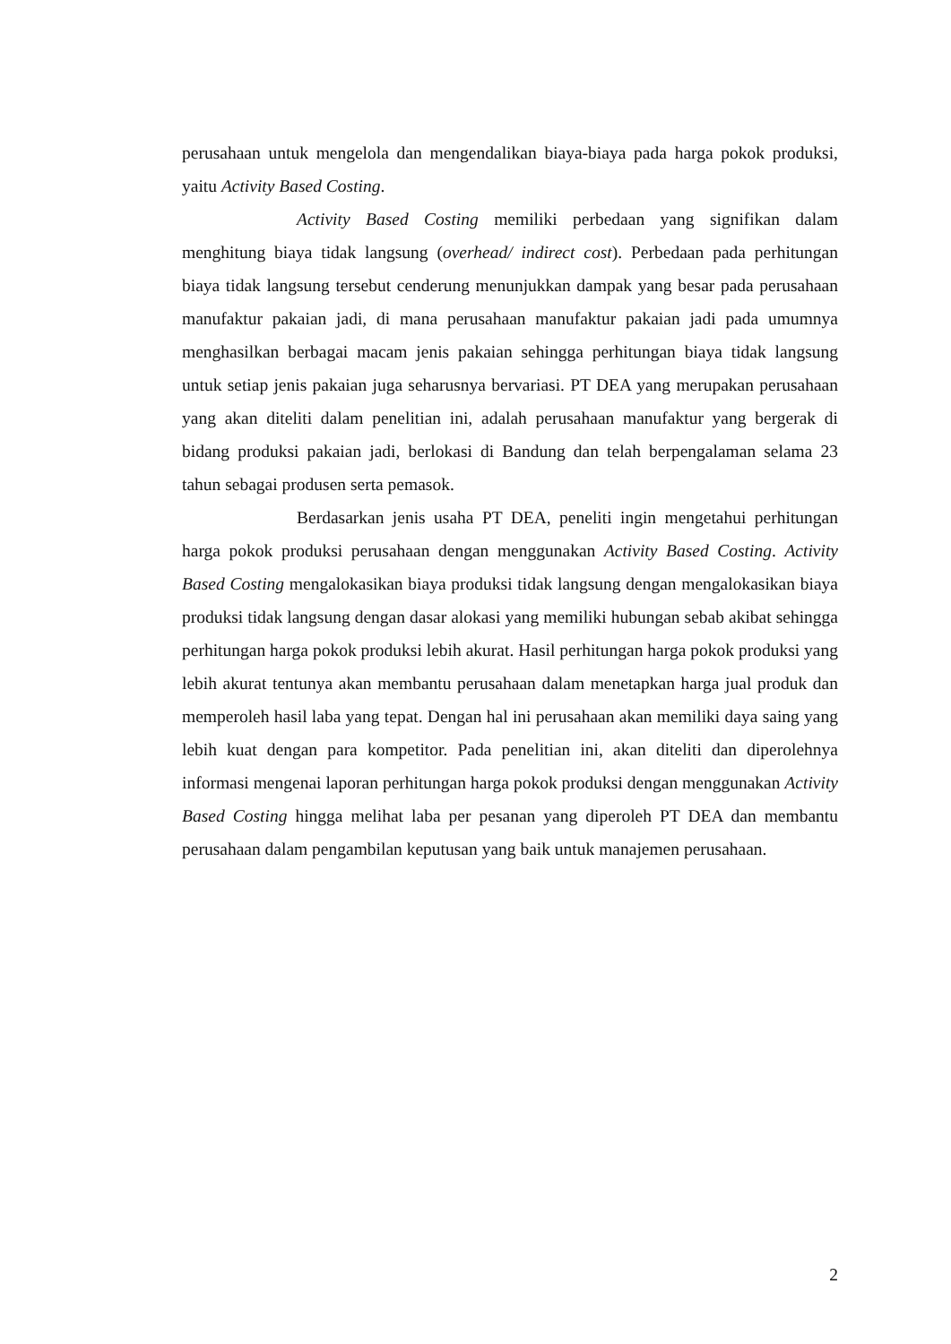perusahaan untuk mengelola dan mengendalikan biaya-biaya pada harga pokok produksi, yaitu Activity Based Costing.
Activity Based Costing memiliki perbedaan yang signifikan dalam menghitung biaya tidak langsung (overhead/ indirect cost). Perbedaan pada perhitungan biaya tidak langsung tersebut cenderung menunjukkan dampak yang besar pada perusahaan manufaktur pakaian jadi, di mana perusahaan manufaktur pakaian jadi pada umumnya menghasilkan berbagai macam jenis pakaian sehingga perhitungan biaya tidak langsung untuk setiap jenis pakaian juga seharusnya bervariasi. PT DEA yang merupakan perusahaan yang akan diteliti dalam penelitian ini, adalah perusahaan manufaktur yang bergerak di bidang produksi pakaian jadi, berlokasi di Bandung dan telah berpengalaman selama 23 tahun sebagai produsen serta pemasok.
Berdasarkan jenis usaha PT DEA, peneliti ingin mengetahui perhitungan harga pokok produksi perusahaan dengan menggunakan Activity Based Costing. Activity Based Costing mengalokasikan biaya produksi tidak langsung dengan mengalokasikan biaya produksi tidak langsung dengan dasar alokasi yang memiliki hubungan sebab akibat sehingga perhitungan harga pokok produksi lebih akurat. Hasil perhitungan harga pokok produksi yang lebih akurat tentunya akan membantu perusahaan dalam menetapkan harga jual produk dan memperoleh hasil laba yang tepat. Dengan hal ini perusahaan akan memiliki daya saing yang lebih kuat dengan para kompetitor. Pada penelitian ini, akan diteliti dan diperolehnya informasi mengenai laporan perhitungan harga pokok produksi dengan menggunakan Activity Based Costing hingga melihat laba per pesanan yang diperoleh PT DEA dan membantu perusahaan dalam pengambilan keputusan yang baik untuk manajemen perusahaan.
2